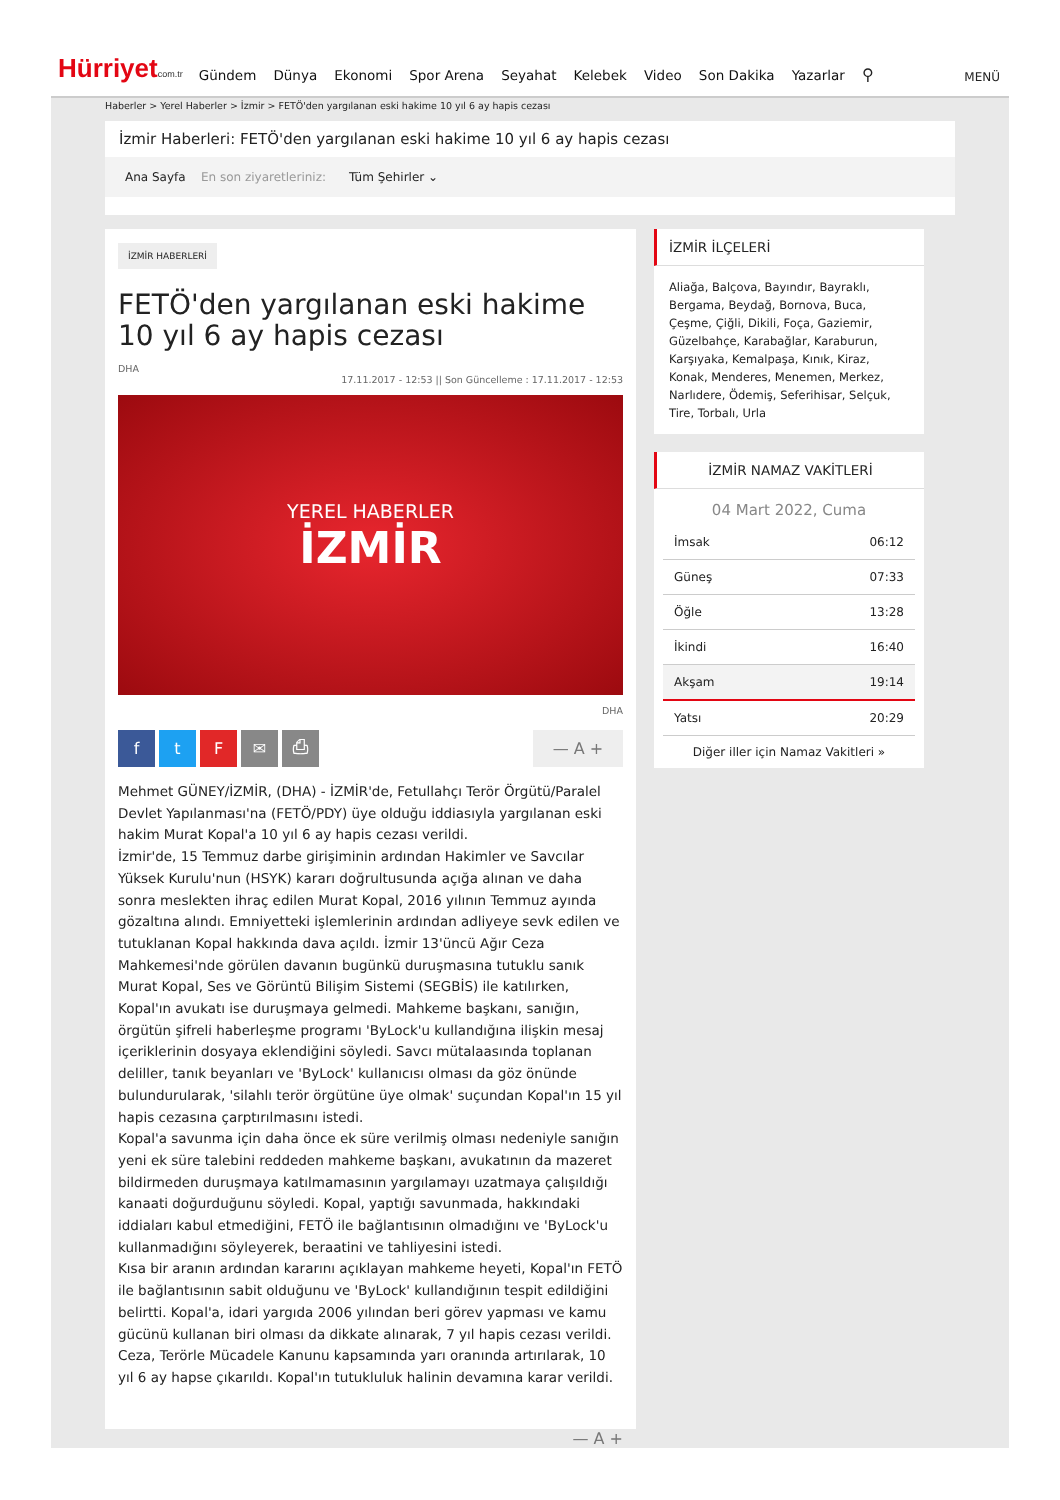Hürriyetcom.tr Gündem Dünya Ekonomi Spor Arena Seyahat Kelebek Video Son Dakika Yazarlar ⚲ MENÜ
Haberler > Yerel Haberler > İzmir > FETÖ'den yargılanan eski hakime 10 yıl 6 ay hapis cezası
İzmir Haberleri: FETÖ'den yargılanan eski hakime 10 yıl 6 ay hapis cezası
Ana Sayfa En son ziyaretleriniz: Tüm Şehirler ⌄
İZMİR HABERLERİ
FETÖ'den yargılanan eski hakime 10 yıl 6 ay hapis cezası
DHA
17.11.2017 - 12:53 || Son Güncelleme : 17.11.2017 - 12:53
YEREL HABERLER
İZMİR
DHA
ftF ✉ ⎙ — A +
Mehmet GÜNEY/İZMİR, (DHA) - İZMİR'de, Fetullahçı Terör Örgütü/Paralel Devlet Yapılanması'na (FETÖ/PDY) üye olduğu iddiasıyla yargılanan eski hakim Murat Kopal'a 10 yıl 6 ay hapis cezası verildi.
İzmir'de, 15 Temmuz darbe girişiminin ardından Hakimler ve Savcılar Yüksek Kurulu'nun (HSYK) kararı doğrultusunda açığa alınan ve daha sonra meslekten ihraç edilen Murat Kopal, 2016 yılının Temmuz ayında gözaltına alındı. Emniyetteki işlemlerinin ardından adliyeye sevk edilen ve tutuklanan Kopal hakkında dava açıldı. İzmir 13'üncü Ağır Ceza Mahkemesi'nde görülen davanın bugünkü duruşmasına tutuklu sanık Murat Kopal, Ses ve Görüntü Bilişim Sistemi (SEGBİS) ile katılırken, Kopal'ın avukatı ise duruşmaya gelmedi. Mahkeme başkanı, sanığın, örgütün şifreli haberleşme programı 'ByLock'u kullandığına ilişkin mesaj içeriklerinin dosyaya eklendiğini söyledi. Savcı mütalaasında toplanan deliller, tanık beyanları ve 'ByLock' kullanıcısı olması da göz önünde bulundurularak, 'silahlı terör örgütüne üye olmak' suçundan Kopal'ın 15 yıl hapis cezasına çarptırılmasını istedi.
Kopal'a savunma için daha önce ek süre verilmiş olması nedeniyle sanığın yeni ek süre talebini reddeden mahkeme başkanı, avukatının da mazeret bildirmeden duruşmaya katılmamasının yargılamayı uzatmaya çalışıldığı kanaati doğurduğunu söyledi. Kopal, yaptığı savunmada, hakkındaki iddiaları kabul etmediğini, FETÖ ile bağlantısının olmadığını ve 'ByLock'u kullanmadığını söyleyerek, beraatini ve tahliyesini istedi.
Kısa bir aranın ardından kararını açıklayan mahkeme heyeti, Kopal'ın FETÖ ile bağlantısının sabit olduğunu ve 'ByLock' kullandığının tespit edildiğini belirtti. Kopal'a, idari yargıda 2006 yılından beri görev yapması ve kamu gücünü kullanan biri olması da dikkate alınarak, 7 yıl hapis cezası verildi. Ceza, Terörle Mücadele Kanunu kapsamında yarı oranında artırılarak, 10 yıl 6 ay hapse çıkarıldı. Kopal'ın tutukluluk halinin devamına karar verildi.
— A +
İZMİR İLÇELERİ
Aliağa, Balçova, Bayındır, Bayraklı, Bergama, Beydağ, Bornova, Buca, Çeşme, Çiğli, Dikili, Foça, Gaziemir, Güzelbahçe, Karabağlar, Karaburun, Karşıyaka, Kemalpaşa, Kınık, Kiraz, Konak, Menderes, Menemen, Merkez, Narlıdere, Ödemiş, Seferihisar, Selçuk, Tire, Torbalı, Urla
İZMİR NAMAZ VAKİTLERİ
04 Mart 2022, Cuma
| İmsak | 06:12 |
| Güneş | 07:33 |
| Öğle | 13:28 |
| İkindi | 16:40 |
| Akşam | 19:14 |
| Yatsı | 20:29 |
Diğer iller için Namaz Vakitleri »